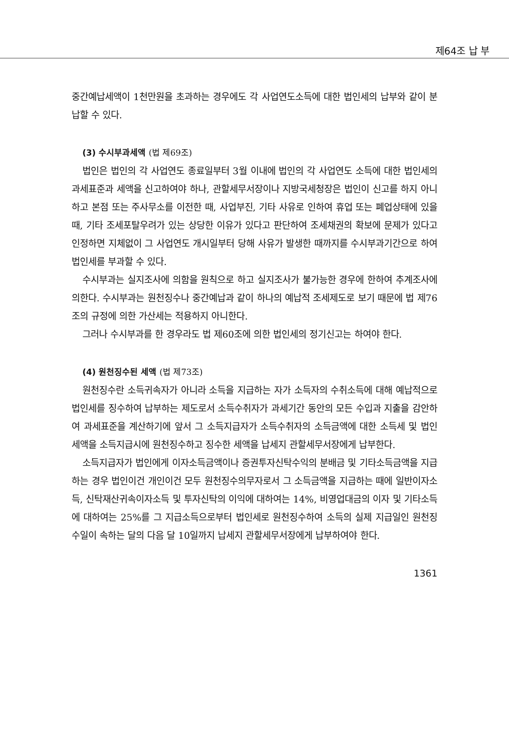제64조 납 부
중간예납세액이 1천만원을 초과하는 경우에도 각 사업연도소득에 대한 법인세의 납부와 같이 분납할 수 있다.
(3) 수시부과세액 (법 제69조)
법인은 법인의 각 사업연도 종료일부터 3월 이내에 법인의 각 사업연도 소득에 대한 법인세의 과세표준과 세액을 신고하여야 하나, 관할세무서장이나 지방국세청장은 법인이 신고를 하지 아니하고 본점 또는 주사무소를 이전한 때, 사업부진, 기타 사유로 인하여 휴업 또는 폐업상태에 있을 때, 기타 조세포탈우려가 있는 상당한 이유가 있다고 판단하여 조세채권의 확보에 문제가 있다고 인정하면 지체없이 그 사업연도 개시일부터 당해 사유가 발생한 때까지를 수시부과기간으로 하여 법인세를 부과할 수 있다.
수시부과는 실지조사에 의함을 원칙으로 하고 실지조사가 불가능한 경우에 한하여 추계조사에 의한다. 수시부과는 원천징수나 중간예납과 같이 하나의 예납적 조세제도로 보기 때문에 법 제76조의 규정에 의한 가산세는 적용하지 아니한다.
그러나 수시부과를 한 경우라도 법 제60조에 의한 법인세의 정기신고는 하여야 한다.
(4) 원천징수된 세액 (법 제73조)
원천징수란 소득귀속자가 아니라 소득을 지급하는 자가 소득자의 수취소득에 대해 예납적으로 법인세를 징수하여 납부하는 제도로서 소득수취자가 과세기간 동안의 모든 수입과 지출을 감안하여 과세표준을 계산하기에 앞서 그 소득지급자가 소득수취자의 소득금액에 대한 소득세 및 법인세액을 소득지급시에 원천징수하고 징수한 세액을 납세지 관할세무서장에게 납부한다.
소득지급자가 법인에게 이자소득금액이나 증권투자신탁수익의 분배금 및 기타소득금액을 지급하는 경우 법인이건 개인이건 모두 원천징수의무자로서 그 소득금액을 지급하는 때에 일반이자소득, 신탁재산귀속이자소득 및 투자신탁의 이익에 대하여는 14%, 비영업대금의 이자 및 기타소득에 대하여는 25%를 그 지급소득으로부터 법인세로 원천징수하여 소득의 실제 지급일인 원천징수일이 속하는 달의 다음 달 10일까지 납세지 관할세무서장에게 납부하여야 한다.
1361